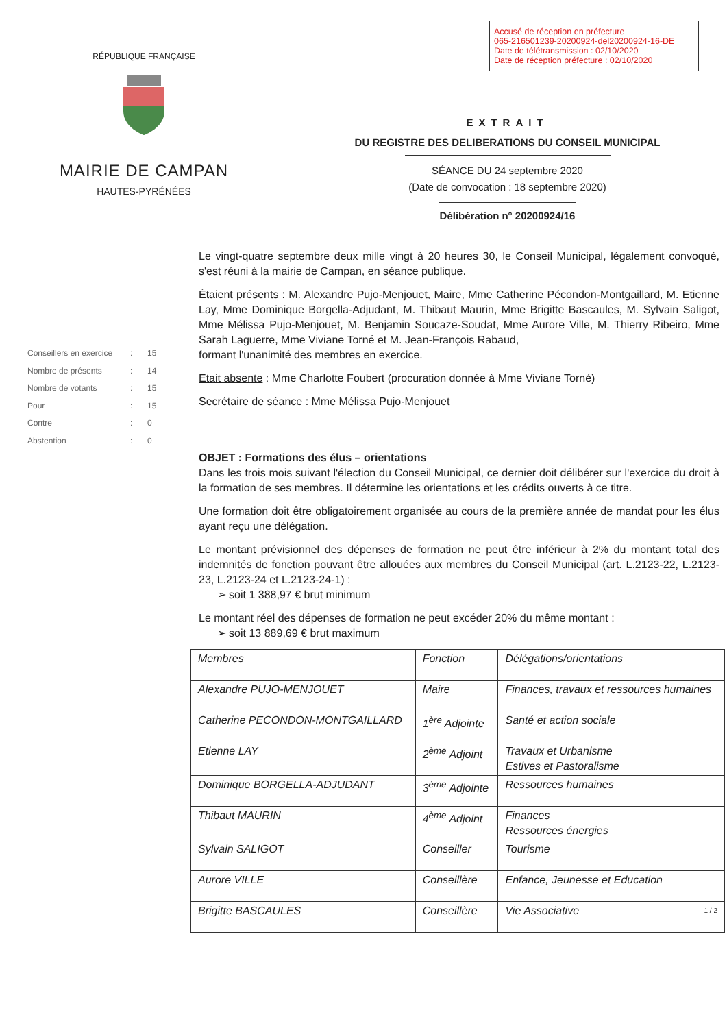Accusé de réception en préfecture
065-216501239-20200924-del20200924-16-DE
Date de télétransmission : 02/10/2020
Date de réception préfecture : 02/10/2020
RÉPUBLIQUE FRANÇAISE
MAIRIE DE CAMPAN
HAUTES-PYRÉNÉES
EXTRAIT
DU REGISTRE DES DELIBERATIONS DU CONSEIL MUNICIPAL
SÉANCE DU 24 septembre 2020
(Date de convocation : 18 septembre 2020)
Délibération n° 20200924/16
Conseillers en exercice: 15
Nombre de présents: 14
Nombre de votants: 15
Pour: 15
Contre: 0
Abstention: 0
Le vingt-quatre septembre deux mille vingt à 20 heures 30, le Conseil Municipal, légalement convoqué, s'est réuni à la mairie de Campan, en séance publique.
Étaient présents : M. Alexandre Pujo-Menjouet, Maire, Mme Catherine Pécondon-Montgaillard, M. Etienne Lay, Mme Dominique Borgella-Adjudant, M. Thibaut Maurin, Mme Brigitte Bascaules, M. Sylvain Saligot, Mme Mélissa Pujo-Menjouet, M. Benjamin Soucaze-Soudat, Mme Aurore Ville, M. Thierry Ribeiro, Mme Sarah Laguerre, Mme Viviane Torné et M. Jean-François Rabaud,
formant l'unanimité des membres en exercice.
Etait absente : Mme Charlotte Foubert (procuration donnée à Mme Viviane Torné)
Secrétaire de séance : Mme Mélissa Pujo-Menjouet
OBJET : Formations des élus – orientations
Dans les trois mois suivant l'élection du Conseil Municipal, ce dernier doit délibérer sur l'exercice du droit à la formation de ses membres. Il détermine les orientations et les crédits ouverts à ce titre.
Une formation doit être obligatoirement organisée au cours de la première année de mandat pour les élus ayant reçu une délégation.
Le montant prévisionnel des dépenses de formation ne peut être inférieur à 2% du montant total des indemnités de fonction pouvant être allouées aux membres du Conseil Municipal (art. L.2123-22, L.2123-23, L.2123-24 et L.2123-24-1) :
➢ soit 1 388,97 € brut minimum
Le montant réel des dépenses de formation ne peut excéder 20% du même montant :
➢ soit 13 889,69 € brut maximum
| Membres | Fonction | Délégations/orientations |
| Alexandre PUJO-MENJOUET | Maire | Finances, travaux et ressources humaines |
| Catherine PECONDON-MONTGAILLARD | 1<sup>ère</sup> Adjointe | Santé et action sociale |
| Etienne LAY | 2<sup>ème</sup> Adjoint | Travaux et Urbanisme Estives et Pastoralisme |
| Dominique BORGELLA-ADJUDANT | 3<sup>ème</sup> Adjointe | Ressources humaines |
| Thibaut MAURIN | 4<sup>ème</sup> Adjoint | Finances Ressources énergies |
| Sylvain SALIGOT | Conseiller | Tourisme |
| Aurore VILLE | Conseillère | Enfance, Jeunesse et Education |
| Brigitte BASCAULES | Conseillère | Vie Associative 1 / 2 |